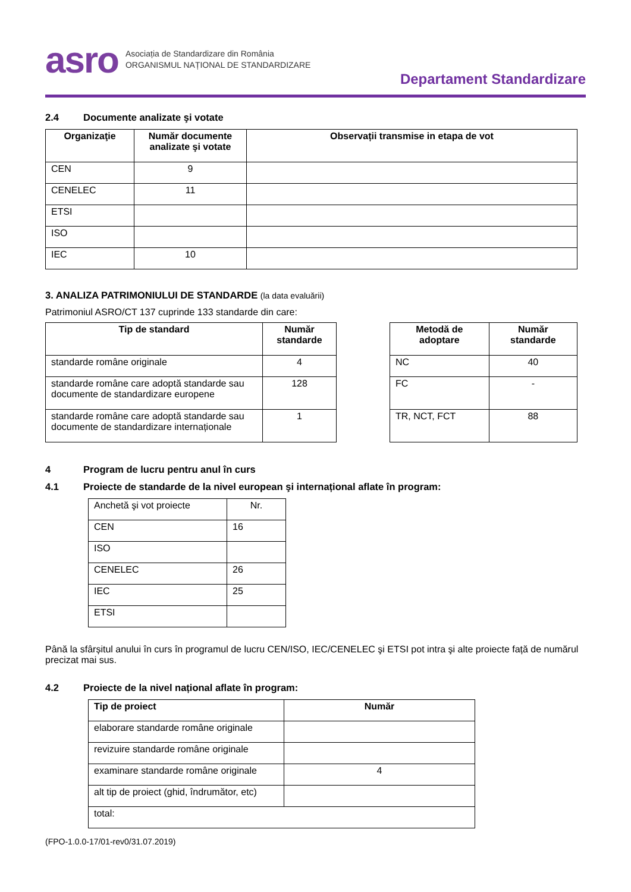asro
Asociația de Standardizare din România
ORGANISMUL NAȚIONAL DE STANDARDIZARE
Departament Standardizare
2.4 Documente analizate şi votate
| Organizaţie | Număr documente analizate şi votate | Observații transmise in etapa de vot |
| --- | --- | --- |
| CEN | 9 | |
| CENELEC | 11 | |
| ETSI | | |
| ISO | | |
| IEC | 10 | |
3. ANALIZA PATRIMONIULUI DE STANDARDE (la data evaluării)
Patrimoniul ASRO/CT 137 cuprinde 133 standarde din care:
| Tip de standard | Număr standarde |
| --- | --- |
| standarde române originale | 4 |
| standarde române care adoptă standarde sau documente de standardizare europene | 128 |
| standarde române care adoptă standarde sau documente de standardizare internaționale | 1 |
| Metodă de adoptare | Număr standarde |
| --- | --- |
| NC | 40 |
| FC | - |
| TR, NCT, FCT | 88 |
4 Program de lucru pentru anul în curs
4.1 Proiecte de standarde de la nivel european şi internațional aflate în program:
| Anchetă şi vot proiecte | Nr. |
| CEN | 16 |
| ISO | |
| CENELEC | 26 |
| IEC | 25 |
| ETSI | |
Până la sfârșitul anului în curs în programul de lucru CEN/ISO, IEC/CENELEC şi ETSI pot intra şi alte proiecte față de numărul precizat mai sus.
4.2 Proiecte de la nivel național aflate în program:
| Tip de proiect | Număr |
| --- | --- |
| elaborare standarde române originale | |
| revizuire standarde române originale | |
| examinare standarde române originale | 4 |
| alt tip de proiect (ghid, îndrumător, etc) | |
| total: | |
(FPO-1.0.0-17/01-rev0/31.07.2019)